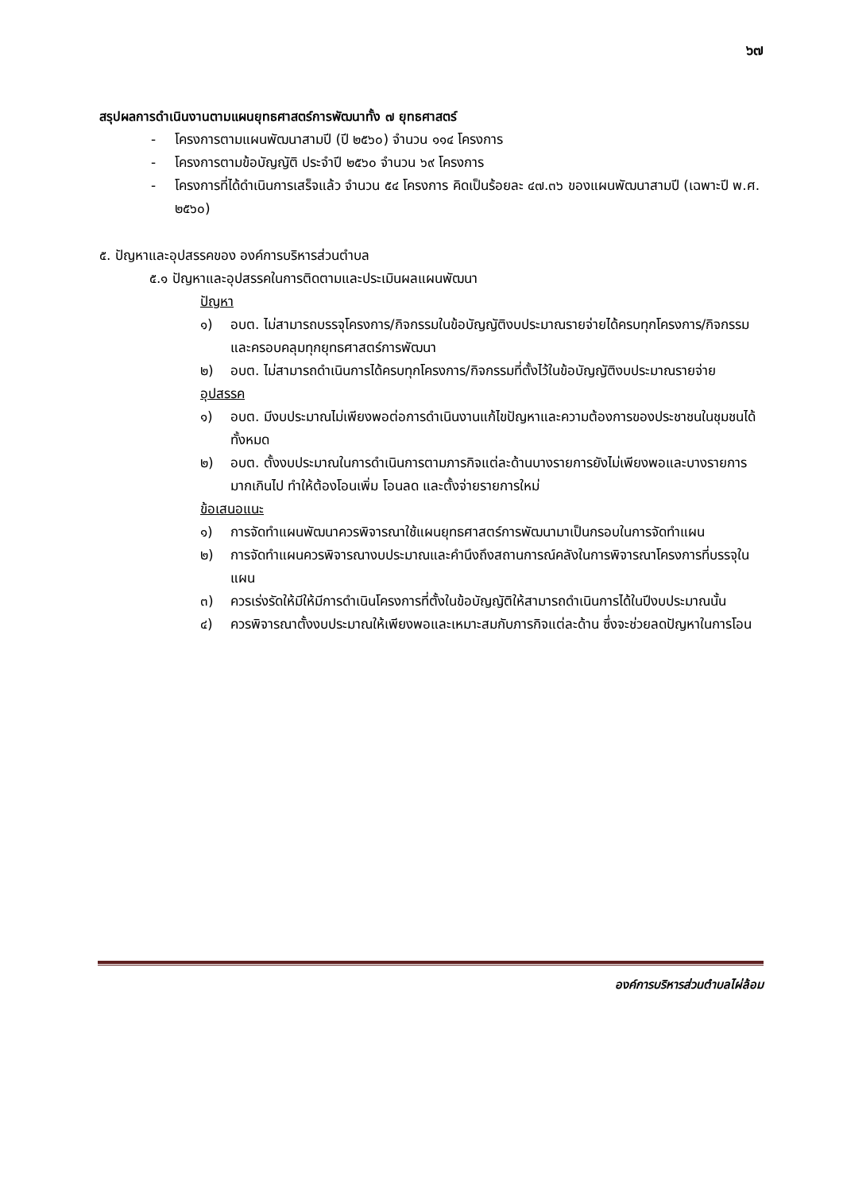๖๗
สรุปผลการดำเนินงานตามแผนยุทธศาสตร์การพัฒนาทั้ง ๗ ยุทธศาสตร์
- โครงการตามแผนพัฒนาสามปี (ปี ๒๕๖๐) จำนวน ๑๑๔ โครงการ
- โครงการตามข้อบัญญัติ ประจำปี ๒๕๖๐ จำนวน ๖๙ โครงการ
- โครงการที่ได้ดำเนินการเสร็จแล้ว จำนวน ๕๔ โครงการ คิดเป็นร้อยละ ๔๗.๓๖ ของแผนพัฒนาสามปี (เฉพาะปี พ.ศ. ๒๕๖๐)
๕. ปัญหาและอุปสรรคของ องค์การบริหารส่วนตำบล
๕.๑ ปัญหาและอุปสรรคในการติดตามและประเมินผลแผนพัฒนา
ปัญหา
๑) อบต. ไม่สามารถบรรจุโครงการ/กิจกรรมในข้อบัญญัติงบประมาณรายจ่ายได้ครบทุกโครงการ/กิจกรรมและครอบคลุมทุกยุทธศาสตร์การพัฒนา
๒) อบต. ไม่สามารถดำเนินการได้ครบทุกโครงการ/กิจกรรมที่ตั้งไว้ในข้อบัญญัติงบประมาณรายจ่าย
อุปสรรค
๑) อบต. มีงบประมาณไม่เพียงพอต่อการดำเนินงานแก้ไขปัญหาและความต้องการของประชาชนในชุมชนได้ทั้งหมด
๒) อบต. ตั้งงบประมาณในการดำเนินการตามภารกิจแต่ละด้านบางรายการยังไม่เพียงพอและบางรายการมากเกินไป ทำให้ต้องโอนเพิ่ม โอนลด และตั้งจ่ายรายการใหม่
ข้อเสนอแนะ
๑) การจัดทำแผนพัฒนาควรพิจารณาใช้แผนยุทธศาสตร์การพัฒนามาเป็นกรอบในการจัดทำแผน
๒) การจัดทำแผนควรพิจารณางบประมาณและคำนึงถึงสถานการณ์คลังในการพิจารณาโครงการที่บรรจุในแผน
๓) ควรเร่งรัดให้มีให้มีการดำเนินโครงการที่ตั้งในข้อบัญญัติให้สามารถดำเนินการได้ในปีงบประมาณนั้น
๔) ควรพิจารณาตั้งงบประมาณให้เพียงพอและเหมาะสมกับภารกิจแต่ละด้าน ซึ่งจะช่วยลดปัญหาในการโอน
องค์การบริหารส่วนตำบลไผ่ล้อม